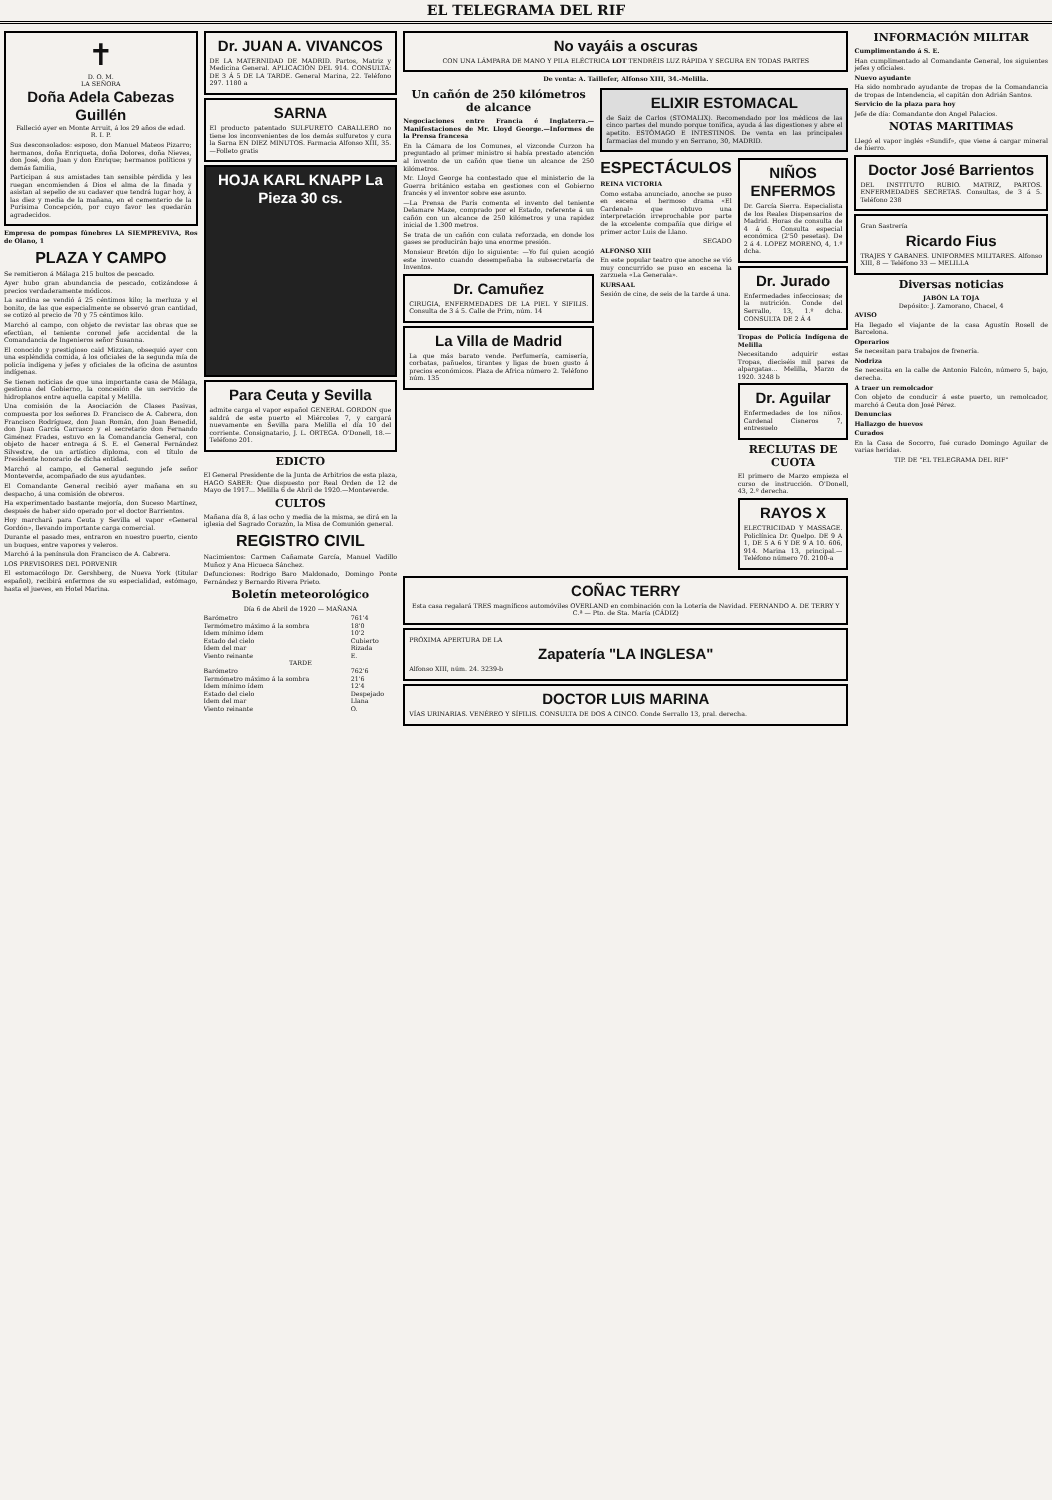EL TELEGRAMA DEL RIF
✝
D. O. M.
LA SEÑORA
Doña Adela Cabezas Guillén
Falleció ayer en Monte Arruit, á los 29 años de edad.
R. I. P.
Sus desconsolados: esposo, don Manuel Mateos Pizarro; hermanos, doña Enriqueta, doña Dolores, doña Nieves, don José, don Juan y don Enrique; hermanos políticos y demás familia,
Participan á sus amistades tan sensible pérdida y les ruegan encomienden á Dios el alma de la finada y asistan al sepelio de su cadaver que tendrá lugar hoy, á las diez y media de la mañana, en el cementerio de la Purísima Concepción, por cuyo favor les quedarán agradecidos.
Empresa de pompas fúnebres LA SIEMPREVIVA, Ros de Olano, 1
PLAZA Y CAMPO
Se remitieron á Málaga 215 bultos de pescado.
Ayer hubo gran abundancia de pescado, cotizándose á precios verdaderamente módicos.
La sardina se vendió á 25 céntimos kilo; la merluza y el bonito, de las que especialmente se observó gran cantidad, se cotizó al precio de 70 y 75 céntimos kilo.
Marchó al campo, con objeto de revistar las obras que se efectúan, el teniente coronel jefe accidental de la Comandancia de Ingenieros señor Susanna.
El conocido y prestigioso caid Mizzian, obsequió ayer con una espléndida comida, á los oficiales de la segunda mía de policía indígena y jefes y oficiales de la oficina de asuntos indígenas.
Se tienen noticias de que una importante casa de Málaga, gestiona del Gobierno, la concesión de un servicio de hidroplanos entre aquella capital y Melilla.
Una comisión de la Asociación de Clases Pasivas, compuesta por los señores D. Francisco de A. Cabrera, don Francisco Rodríguez, don Juan Román, don Juan Benedid, don Juan García Carrasco y el secretario don Fernando Giménez Frades, estuvo en la Comandancia General, con objeto de hacer entrega á S. E. el General Fernández Silvestre, de un artístico diploma, con el título de Presidente honorario de dicha entidad.
Marchó al campo, el General segundo jefe señor Monteverde, acompañado de sus ayudantes.
El Comandante General recibió ayer mañana en su despacho, á una comisión de obreros.
Ha experimentado bastante mejoría, don Suceso Martínez, después de haber sido operado por el doctor Barrientos.
Hoy marchará para Ceuta y Sevilla el vapor «General Gordón», llevando importante carga comercial.
Durante el pasado mes, entraron en nuestro puerto, ciento un buques, entre vapores y veleros.
Marchó á la península don Francisco de A. Cabrera.
LOS PREVISORES DEL PORVENIR
El estomacólogo Dr. Gershberg, de Nueva York (titular español), recibirá enfermos de su especialidad, estómago, hasta el jueves, en Hotel Marina.
Dr. JUAN A. VIVANCOS
DE LA MATERNIDAD DE MADRID. Partos, Matriz y Medicina General. APLICACIÓN DEL 914. CONSULTA: DE 3 Á 5 DE LA TARDE. General Marina, 22. Teléfono 297. 1180 a
SARNA
El producto patentado SULFURETO CABALLERO no tiene los inconvenientes de los demás sulfuretos y cura la Sarna EN DIEZ MINUTOS. Farmacia Alfonso XIII, 35.—Folleto gratis
HOJA KARL KNAPP La Pieza 30 cs.
Para Ceuta y Sevilla
admite carga el vapor español GENERAL GORDON que saldrá de este puerto el Miércoles 7, y cargará nuevamente en Sevilla para Melilla el día 10 del corriente. Consignatario, J. L. ORTEGA. O'Donell, 18.—Teléfono 201.
EDICTO
El General Presidente de la Junta de Arbitrios de esta plaza, HAGO SABER: Que dispuesto por Real Orden de 12 de Mayo de 1917... Melilla 6 de Abril de 1920.—Monteverde.
CULTOS
Mañana día 8, á las ocho y media de la misma, se dirá en la iglesia del Sagrado Corazón, la Misa de Comunión general.
REGISTRO CIVIL
Nacimientos: Carmen Cañamate García, Manuel Vadillo Muñoz y Ana Hicueca Sánchez.
Defunciones: Rodrigo Baro Maldonado, Domingo Ponte Fernández y Bernardo Rivera Prieto.
Boletín meteorológico
Día 6 de Abril de 1920 — MAÑANA
| Barómetro | 761'4 |
| Termómetro máximo á la sombra | 18'0 |
| Idem mínimo ídem | 10'2 |
| Estado del cielo | Cubierto |
| Idem del mar | Rizada |
| Viento reinante | E. |
| TARDE | |
| Barómetro | 762'6 |
| Termómetro máximo á la sombra | 21'6 |
| Idem mínimo ídem | 12'4 |
| Estado del cielo | Despejado |
| Idem del mar | Llana |
| Viento reinante | O. |
No vayáis a oscuras
CON UNA LÁMPARA DE MANO Y PILA ELÉCTRICA LOT TENDRÉIS LUZ RÁPIDA Y SEGURA EN TODAS PARTES
De venta: A. Taillefer, Alfonso XIII, 34.-Melilla.
Un cañón de 250 kilómetros de alcance
Negociaciones entre Francia é Inglaterra.—Manifestaciones de Mr. Lloyd George.—Informes de la Prensa francesa
En la Cámara de los Comunes, el vizconde Curzon ha preguntado al primer ministro si había prestado atención al invento de un cañón que tiene un alcance de 250 kilómetros.
Mr. Lloyd George ha contestado que el ministerio de la Guerra británico estaba en gestiones con el Gobierno francés y el inventor sobre ese asunto.
—La Prensa de París comenta el invento del teniente Delamare Maze, comprado por el Estado, referente á un cañón con un alcance de 250 kilómetros y una rapidez inicial de 1.300 metros.
Se trata de un cañón con culata reforzada, en donde los gases se producirán bajo una enorme presión.
Monsieur Bretón dijo lo siguiente: —Yo fuí quien acogió este invento cuando desempeñaba la subsecretaría de Inventos.
Dr. Camuñez
CIRUGIA, ENFERMEDADES DE LA PIEL Y SIFILIS. Consulta de 3 á 5. Calle de Prim, núm. 14
La Villa de Madrid
La que más barato vende. Perfumería, camisería, corbatas, pañuelos, tirantes y ligas de buen gusto á precios económicos. Plaza de Africa número 2. Teléfono núm. 135
ELIXIR ESTOMACAL
de Saiz de Carlos (STOMALIX). Recomendado por los médicos de las cinco partes del mundo porque tonifica, ayuda á las digestiones y abre el apetito. ESTÓMAGO E INTESTINOS. De venta en las principales farmacias del mundo y en Serrano, 30, MADRID.
ESPECTÁCULOS
REINA VICTORIA
Como estaba anunciado, anoche se puso en escena el hermoso drama «El Cardenal» que obtuvo una interpretación irreprochable por parte de la excelente compañía que dirige el primer actor Luis de Llano.
SEGADO
ALFONSO XIII
En este popular teatro que anoche se vió muy concurrido se puso en escena la zarzuela «La Generala».
KURSAAL
Sesión de cine, de seis de la tarde á una.
NIÑOS ENFERMOS
Dr. García Sierra. Especialista de los Reales Dispensarios de Madrid. Horas de consulta de 4 á 6. Consulta especial económica (2'50 pesetas). De 2 á 4. LOPEZ MORENO, 4, 1.º dcha.
Dr. Jurado
Enfermedades infecciosas; de la nutrición. Conde del Serrallo, 13, 1.º dcha. CONSULTA DE 2 Á 4
Tropas de Policía Indígena de Melilla
Necesitando adquirir estas Tropas, dieciséis mil pares de alpargatas... Melilla, Marzo de 1920. 3248 b
Dr. Aguilar
Enfermedades de los niños. Cardenal Cisneros 7, entresuelo
RECLUTAS DE CUOTA
El primero de Marzo empieza el curso de instrucción. O'Donell, 43, 2.º derecha.
RAYOS X
ELECTRICIDAD Y MASSAGE. Policlínica Dr. Quelpo. DE 9 A 1, DE 5 A 6 Y DE 9 A 10. 606, 914. Marina 13, principal.—Teléfono número 70. 2100-a
COÑAC TERRY
Esta casa regalará TRES magníficos automóviles OVERLAND en combinación con la Lotería de Navidad. FERNANDO A. DE TERRY Y C.ª — Pto. de Sta. María (CÁDIZ)
PRÓXIMA APERTURA DE LA
Zapatería "LA INGLESA"
Alfonso XIII, núm. 24. 3239-b
DOCTOR LUIS MARINA
VÍAS URINARIAS. VENÉREO Y SÍFILIS. CONSULTA DE DOS A CINCO. Conde Serrallo 13, pral. derecha.
INFORMACIÓN MILITAR
Cumplimentando á S. E.
Han cumplimentado al Comandante General, los siguientes jefes y oficiales.
Nuevo ayudante
Ha sido nombrado ayudante de tropas de la Comandancia de tropas de Intendencia, el capitán don Adrián Santos.
Servicio de la plaza para hoy
Jefe de día: Comandante don Angel Palacios.
NOTAS MARITIMAS
Llegó el vapor inglés «Sundif», que viene á cargar mineral de hierro.
Doctor José Barrientos
DEL INSTITUTO RUBIO. MATRIZ, PARTOS. ENFERMEDADES SECRETAS. Consultas, de 3 á 5. Teléfono 238
Gran Sastrería
Ricardo Fius
TRAJES Y GABANES. UNIFORMES MILITARES. Alfonso XIII, 8 — Teléfono 33 — MELILLA
Diversas noticias
JABÓN LA TOJA
Depósito: J. Zamorano, Chacel, 4
AVISO
Ha llegado el viajante de la casa Agustín Rosell de Barcelona.
Operarios
Se necesitan para trabajos de frenería.
Nodriza
Se necesita en la calle de Antonio Falcón, número 5, bajo, derecha.
A traer un remolcador
Con objeto de conducir á este puerto, un remolcador, marchó á Ceuta don José Pérez.
Denuncias
Hallazgo de huevos
Curados
En la Casa de Socorro, fué curado Domingo Aguilar de varias heridas.
TIP. DE "EL TELEGRAMA DEL RIF"